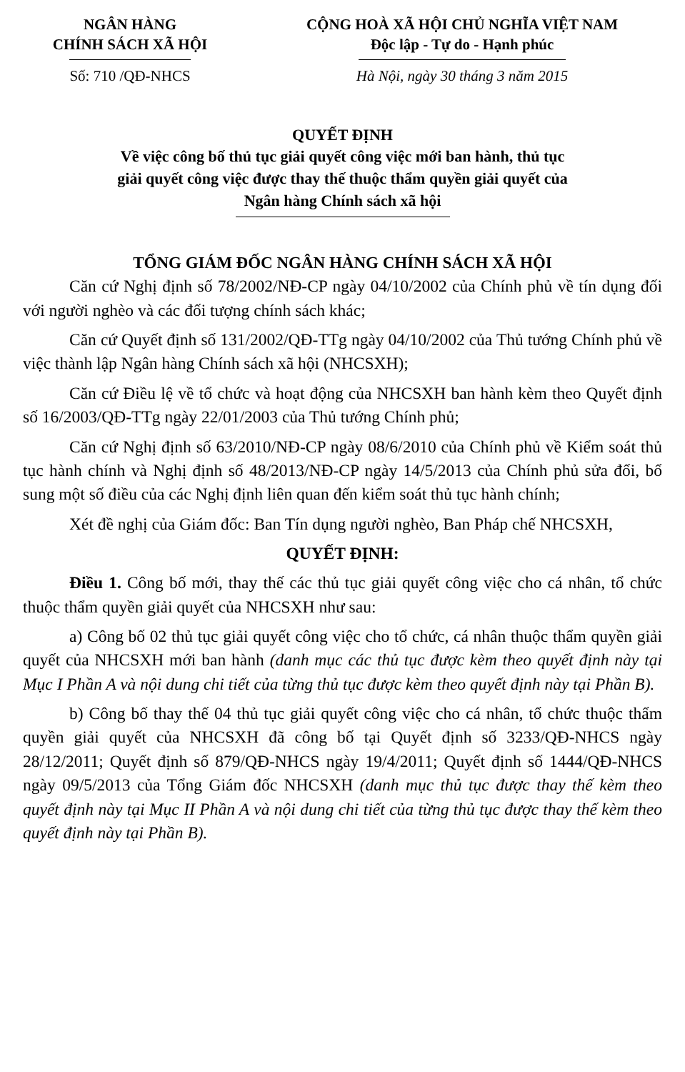NGÂN HÀNG
CHÍNH SÁCH XÃ HỘI
CỘNG HOÀ XÃ HỘI CHỦ NGHĨA VIỆT NAM
Độc lập - Tự do - Hạnh phúc
Số: 710 /QĐ-NHCS Hà Nội, ngày 30 tháng 3 năm 2015
QUYẾT ĐỊNH
Về việc công bố thủ tục giải quyết công việc mới ban hành, thủ tục
giải quyết công việc được thay thế thuộc thẩm quyền giải quyết của
Ngân hàng Chính sách xã hội
TỔNG GIÁM ĐỐC NGÂN HÀNG CHÍNH SÁCH XÃ HỘI
Căn cứ Nghị định số 78/2002/NĐ-CP ngày 04/10/2002 của Chính phủ về tín dụng đối với người nghèo và các đối tượng chính sách khác;
Căn cứ Quyết định số 131/2002/QĐ-TTg ngày 04/10/2002 của Thủ tướng Chính phủ về việc thành lập Ngân hàng Chính sách xã hội (NHCSXH);
Căn cứ Điều lệ về tổ chức và hoạt động của NHCSXH ban hành kèm theo Quyết định số 16/2003/QĐ-TTg ngày 22/01/2003 của Thủ tướng Chính phủ;
Căn cứ Nghị định số 63/2010/NĐ-CP ngày 08/6/2010 của Chính phủ về Kiểm soát thủ tục hành chính và Nghị định số 48/2013/NĐ-CP ngày 14/5/2013 của Chính phủ sửa đổi, bổ sung một số điều của các Nghị định liên quan đến kiểm soát thủ tục hành chính;
Xét đề nghị của Giám đốc: Ban Tín dụng người nghèo, Ban Pháp chế NHCSXH,
QUYẾT ĐỊNH:
Điều 1. Công bố mới, thay thế các thủ tục giải quyết công việc cho cá nhân, tổ chức thuộc thẩm quyền giải quyết của NHCSXH như sau:
a) Công bố 02 thủ tục giải quyết công việc cho tổ chức, cá nhân thuộc thẩm quyền giải quyết của NHCSXH mới ban hành (danh mục các thủ tục được kèm theo quyết định này tại Mục I Phần A và nội dung chi tiết của từng thủ tục được kèm theo quyết định này tại Phần B).
b) Công bố thay thế 04 thủ tục giải quyết công việc cho cá nhân, tổ chức thuộc thẩm quyền giải quyết của NHCSXH đã công bố tại Quyết định số 3233/QĐ-NHCS ngày 28/12/2011; Quyết định số 879/QĐ-NHCS ngày 19/4/2011; Quyết định số 1444/QĐ-NHCS ngày 09/5/2013 của Tổng Giám đốc NHCSXH (danh mục thủ tục được thay thế kèm theo quyết định này tại Mục II Phần A và nội dung chi tiết của từng thủ tục được thay thế kèm theo quyết định này tại Phần B).